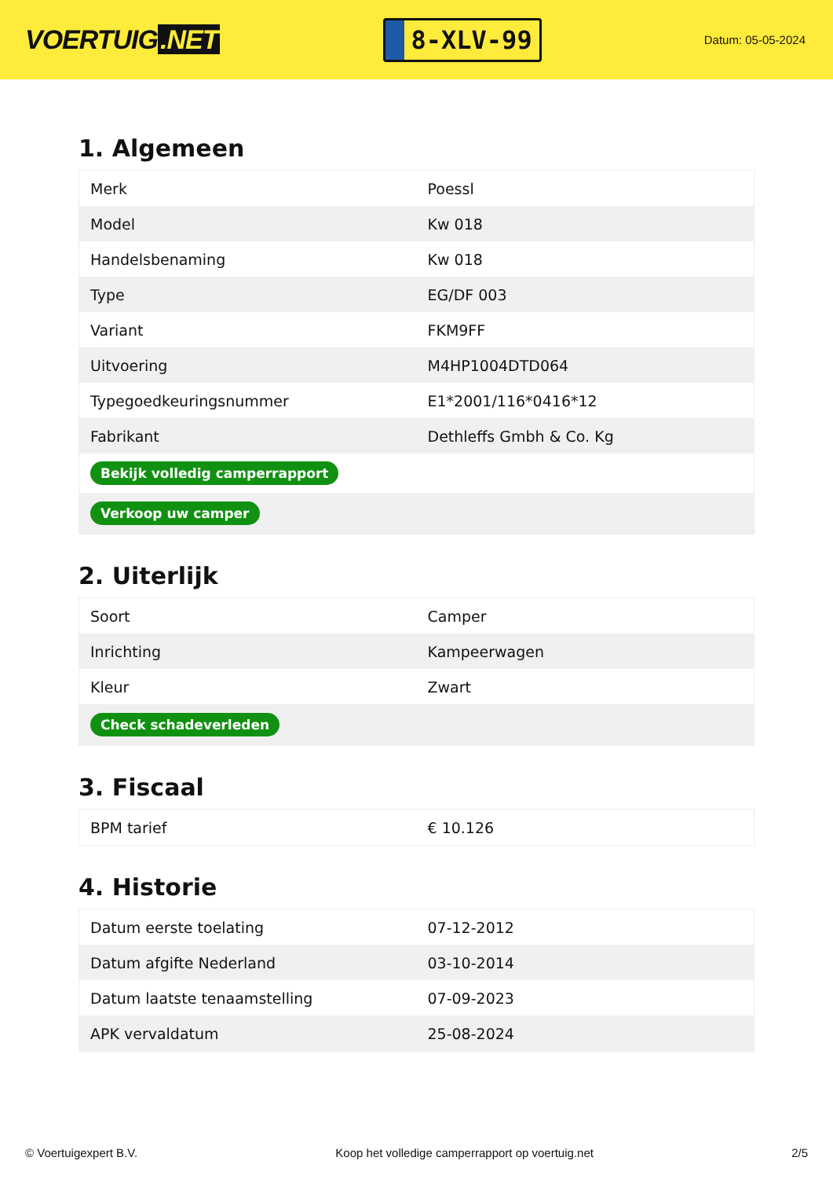VOERTUIG.NET
8-XLV-99
Datum: 05-05-2024
1. Algemeen
| Merk | Poessl |
| Model | Kw 018 |
| Handelsbenaming | Kw 018 |
| Type | EG/DF 003 |
| Variant | FKM9FF |
| Uitvoering | M4HP1004DTD064 |
| Typegoedkeuringsnummer | E1*2001/116*0416*12 |
| Fabrikant | Dethleffs Gmbh & Co. Kg |
| Bekijk volledig camperrapport | |
| Verkoop uw camper | |
2. Uiterlijk
| Soort | Camper |
| Inrichting | Kampeerwagen |
| Kleur | Zwart |
| Check schadeverleden | |
3. Fiscaal
| BPM tarief | € 10.126 |
4. Historie
| Datum eerste toelating | 07-12-2012 |
| Datum afgifte Nederland | 03-10-2014 |
| Datum laatste tenaamstelling | 07-09-2023 |
| APK vervaldatum | 25-08-2024 |
© Voertuigexpert B.V. Koop het volledige camperrapport op voertuig.net 2/5